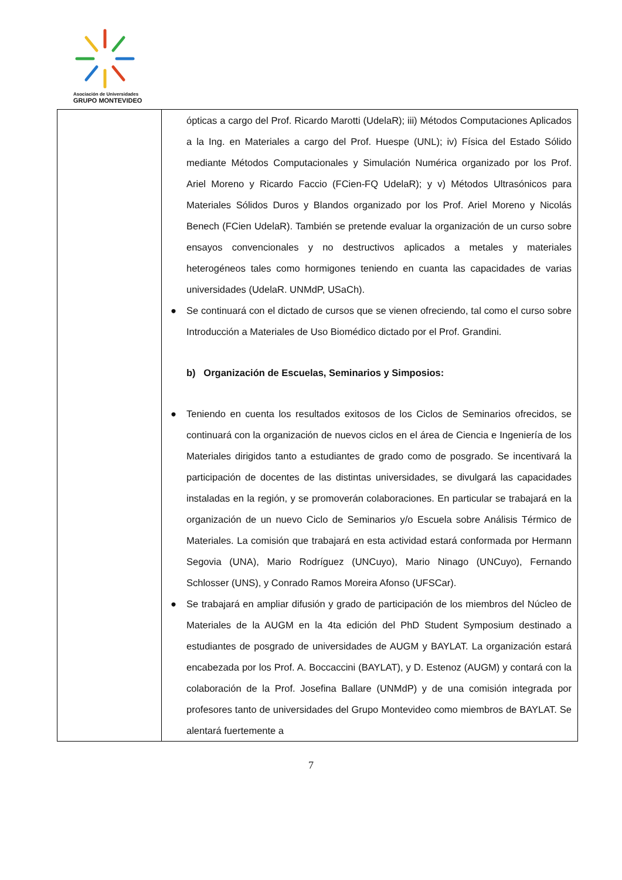Asociación de Universidades
GRUPO MONTEVIDEO
| | ópticas a cargo del Prof. Ricardo Marotti (UdelaR); iii) Métodos Computaciones Aplicados a la Ing. en Materiales a cargo del Prof. Huespe (UNL); iv) Física del Estado Sólido mediante Métodos Computacionales y Simulación Numérica organizado por los Prof. Ariel Moreno y Ricardo Faccio (FCien-FQ UdelaR); y v) Métodos Ultrasónicos para Materiales Sólidos Duros y Blandos organizado por los Prof. Ariel Moreno y Nicolás Benech (FCien UdelaR). También se pretende evaluar la organización de un curso sobre ensayos convencionales y no destructivos aplicados a metales y materiales heterogéneos tales como hormigones teniendo en cuanta las capacidades de varias universidades (UdelaR. UNMdP, USaCh). ● Se continuará con el dictado de cursos que se vienen ofreciendo, tal como el curso sobre Introducción a Materiales de Uso Biomédico dictado por el Prof. Grandini. b) Organización de Escuelas, Seminarios y Simposios: ● Teniendo en cuenta los resultados exitosos de los Ciclos de Seminarios ofrecidos, se continuará con la organización de nuevos ciclos en el área de Ciencia e Ingeniería de los Materiales dirigidos tanto a estudiantes de grado como de posgrado. Se incentivará la participación de docentes de las distintas universidades, se divulgará las capacidades instaladas en la región, y se promoverán colaboraciones. En particular se trabajará en la organización de un nuevo Ciclo de Seminarios y/o Escuela sobre Análisis Térmico de Materiales. La comisión que trabajará en esta actividad estará conformada por Hermann Segovia (UNA), Mario Rodríguez (UNCuyo), Mario Ninago (UNCuyo), Fernando Schlosser (UNS), y Conrado Ramos Moreira Afonso (UFSCar). ● Se trabajará en ampliar difusión y grado de participación de los miembros del Núcleo de Materiales de la AUGM en la 4ta edición del PhD Student Symposium destinado a estudiantes de posgrado de universidades de AUGM y BAYLAT. La organización estará encabezada por los Prof. A. Boccaccini (BAYLAT), y D. Estenoz (AUGM) y contará con la colaboración de la Prof. Josefina Ballare (UNMdP) y de una comisión integrada por profesores tanto de universidades del Grupo Montevideo como miembros de BAYLAT. Se alentará fuertemente a |
7